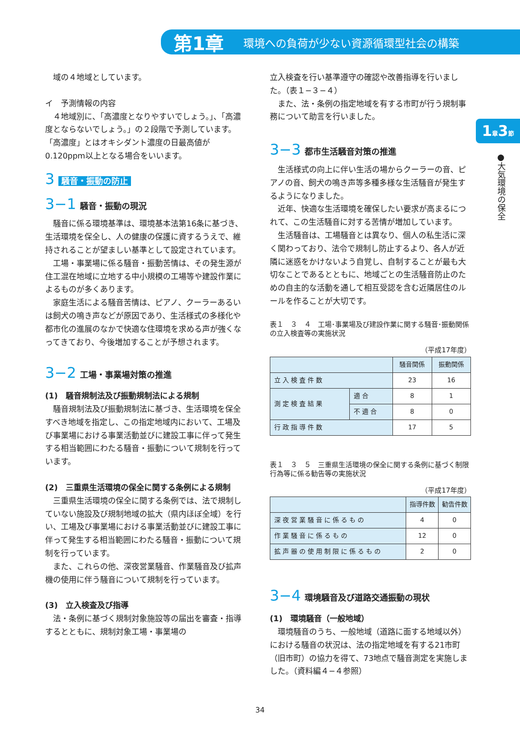第1章 環境への負荷が少ない資源循環型社会の構築
1章3節
●大気環境の保全
域の４地域としています。
イ　予測情報の内容
４地域別に、「高濃度となりやすいでしょう。」、「高濃度とならないでしょう。」の２段階で予測しています。「高濃度」とはオキシダント濃度の日最高値が0.120ppm以上となる場合をいいます。
3 騒音・振動の防止
3−1 騒音・振動の現況
騒音に係る環境基準は、環境基本法第16条に基づき、生活環境を保全し、人の健康の保護に資するうえで、維持されることが望ましい基準として設定されています。
工場・事業場に係る騒音・振動苦情は、その発生源が住工混在地域に立地する中小規模の工場等や建設作業によるものが多くあります。
家庭生活による騒音苦情は、ピアノ、クーラーあるいは飼犬の鳴き声などが原因であり、生活様式の多様化や都市化の進展のなかで快適な住環境を求める声が強くなってきており、今後増加することが予想されます。
3−2 工場・事業場対策の推進
(1)　騒音規制法及び振動規制法による規制
騒音規制法及び振動規制法に基づき、生活環境を保全すべき地域を指定し、この指定地域内において、工場及び事業場における事業活動並びに建設工事に伴って発生する相当範囲にわたる騒音・振動について規制を行っています。
(2)　三重県生活環境の保全に関する条例による規制
三重県生活環境の保全に関する条例では、法で規制していない施設及び規制地域の拡大（県内ほぼ全域）を行い、工場及び事業場における事業活動並びに建設工事に伴って発生する相当範囲にわたる騒音・振動について規制を行っています。
また、これらの他、深夜営業騒音、作業騒音及び拡声機の使用に伴う騒音について規制を行っています。
(3)　立入検査及び指導
法・条例に基づく規制対象施設等の届出を審査・指導するとともに、規制対象工場・事業場の
立入検査を行い基準遵守の確認や改善指導を行いました。（表１−３−４）
また、法・条例の指定地域を有する市町が行う規制事務について助言を行いました。
3−3 都市生活騒音対策の推進
生活様式の向上に伴い生活の場からクーラーの音、ピアノの音、飼犬の鳴き声等多種多様な生活騒音が発生するようになりました。
近年、快適な生活環境を確保したい要求が高まるにつれて、この生活騒音に対する苦情が増加しています。
生活騒音は、工場騒音とは異なり、個人の私生活に深く関わっており、法令で規制し防止するより、各人が近隣に迷惑をかけないよう自覚し、自制することが最も大切なことであるとともに、地域ごとの生活騒音防止のための自主的な活動を通して相互受認を含む近隣居住のルールを作ることが大切です。
表１　３　４　工場･事業場及び建設作業に関する騒音･振動関係の立入検査等の実施状況
（平成17年度）
| | | 騒音関係 | 振動関係 |
| --- | --- | --- | --- |
| 立入検査件数 | | 23 | 16 |
| 測定検査結果 | 適合 | 8 | 1 |
| | 不適合 | 8 | 0 |
| 行政指導件数 | | 17 | 5 |
表１　３　５　三重県生活環境の保全に関する条例に基づく制限行為等に係る勧告等の実施状況
（平成17年度）
| | 指導件数 | 勧告件数 |
| --- | --- | --- |
| 深夜営業騒音に係るもの | 4 | 0 |
| 作業騒音に係るもの | 12 | 0 |
| 拡声器の使用制限に係るもの | 2 | 0 |
3−4 環境騒音及び道路交通振動の現状
(1)　環境騒音（一般地域）
環境騒音のうち、一般地域（道路に面する地域以外）における騒音の状況は、法の指定地域を有する21市町（旧市町）の協力を得て、73地点で騒音測定を実施しました。（資料編４−４参照）
34